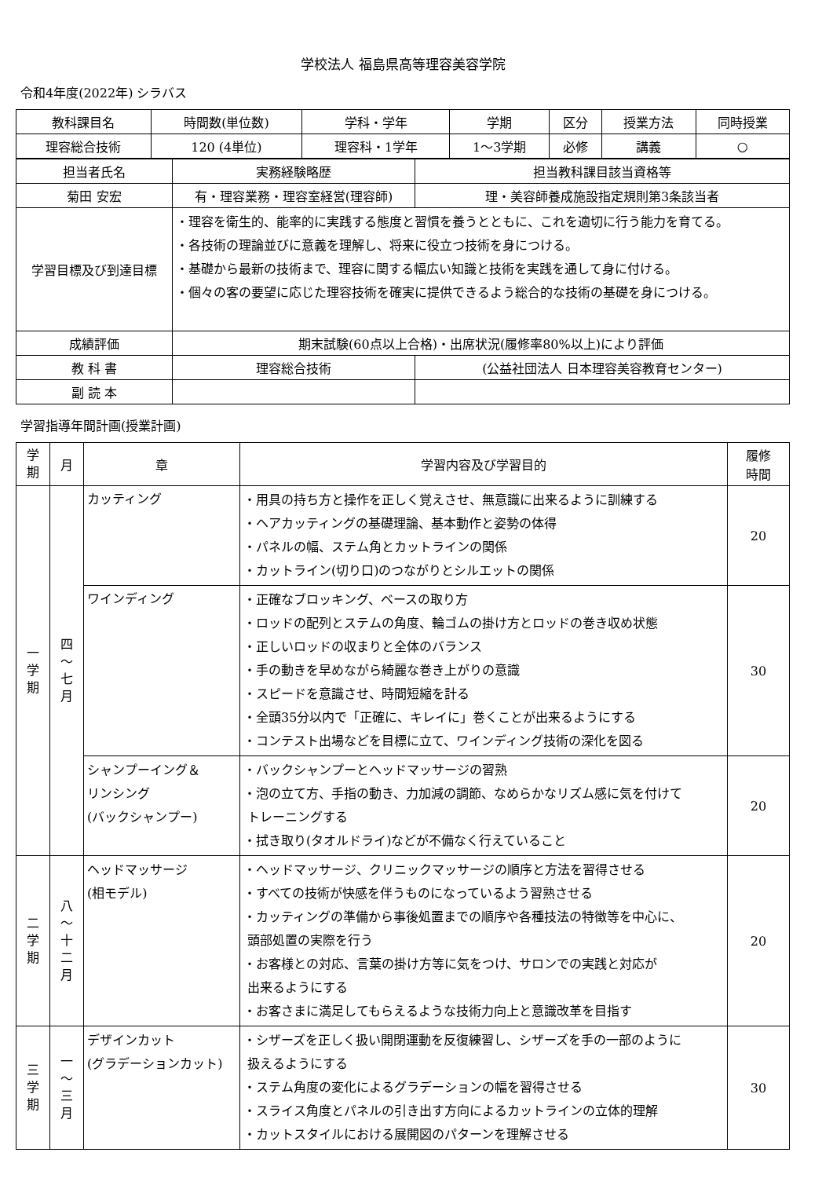学校法人 福島県高等理容美容学院
令和4年度(2022年) シラバス
| 教科課目名 | 時間数(単位数) | 学科・学年 | 学期 | 区分 | 授業方法 | 同時授業 |
| --- | --- | --- | --- | --- | --- | --- |
| 理容総合技術 | 120 (4単位) | 理容科・1学年 | 1～3学期 | 必修 | 講義 | ○ |
| 担当者氏名 | 実務経験略歴 | | 担当教科課目該当資格等 |
| 菊田 安宏 | 有・理容業務・理容室経営(理容師) | | 理・美容師養成施設指定規則第3条該当者 |
| 学習目標及び到達目標 | ・理容を衛生的、能率的に実践する態度と習慣を養うとともに、これを適切に行う能力を育てる。 ・各技術の理論並びに意義を理解し、将来に役立つ技術を身につける。 ・基礎から最新の技術まで、理容に関する幅広い知識と技術を実践を通して身に付ける。 ・個々の客の要望に応じた理容技術を確実に提供できるよう総合的な技術の基礎を身につける。 | | |
| 成績評価 | 期末試験(60点以上合格)・出席状況(履修率80%以上)により評価 | | |
| 教 科 書 | 理容総合技術 | (公益社団法人 日本理容美容教育センター) | |
| 副 読 本 | | | |
学習指導年間計画(授業計画)
| 学 期 | 月 | 章 | 学習内容及び学習目的 | 履修 時間 |
| --- | --- | --- | --- | --- |
| 一 学 期 | 四 〜 七 月 | カッティング | ・用具の持ち方と操作を正しく覚えさせ、無意識に出来るように訓練する ・ヘアカッティングの基礎理論、基本動作と姿勢の体得 ・パネルの幅、ステム角とカットラインの関係 ・カットライン(切り口)のつながりとシルエットの関係 | 20 |
| | | ワインディング | ・正確なブロッキング、ベースの取り方 ・ロッドの配列とステムの角度、輪ゴムの掛け方とロッドの巻き収め状態 ・正しいロッドの収まりと全体のバランス ・手の動きを早めながら綺麗な巻き上がりの意識 ・スピードを意識させ、時間短縮を計る ・全頭35分以内で「正確に、キレイに」巻くことが出来るようにする ・コンテスト出場などを目標に立て、ワインディング技術の深化を図る | 30 |
| | | シャンプーイング＆ リンシング (バックシャンプー) | ・バックシャンプーとヘッドマッサージの習熟 ・泡の立て方、手指の動き、力加減の調節、なめらかなリズム感に気を付けて トレーニングする ・拭き取り(タオルドライ)などが不備なく行えていること | 20 |
| 二 学 期 | 八 〜 十 二 月 | ヘッドマッサージ (相モデル) | ・ヘッドマッサージ、クリニックマッサージの順序と方法を習得させる ・すべての技術が快感を伴うものになっているよう習熟させる ・カッティングの準備から事後処置までの順序や各種技法の特徴等を中心に、 頭部処置の実際を行う ・お客様との対応、言葉の掛け方等に気をつけ、サロンでの実践と対応が 出来るようにする ・お客さまに満足してもらえるような技術力向上と意識改革を目指す | 20 |
| 三 学 期 | 一 〜 三 月 | デザインカット (グラデーションカット) | ・シザーズを正しく扱い開閉運動を反復練習し、シザーズを手の一部のように 扱えるようにする ・ステム角度の変化によるグラデーションの幅を習得させる ・スライス角度とパネルの引き出す方向によるカットラインの立体的理解 ・カットスタイルにおける展開図のパターンを理解させる | 30 |